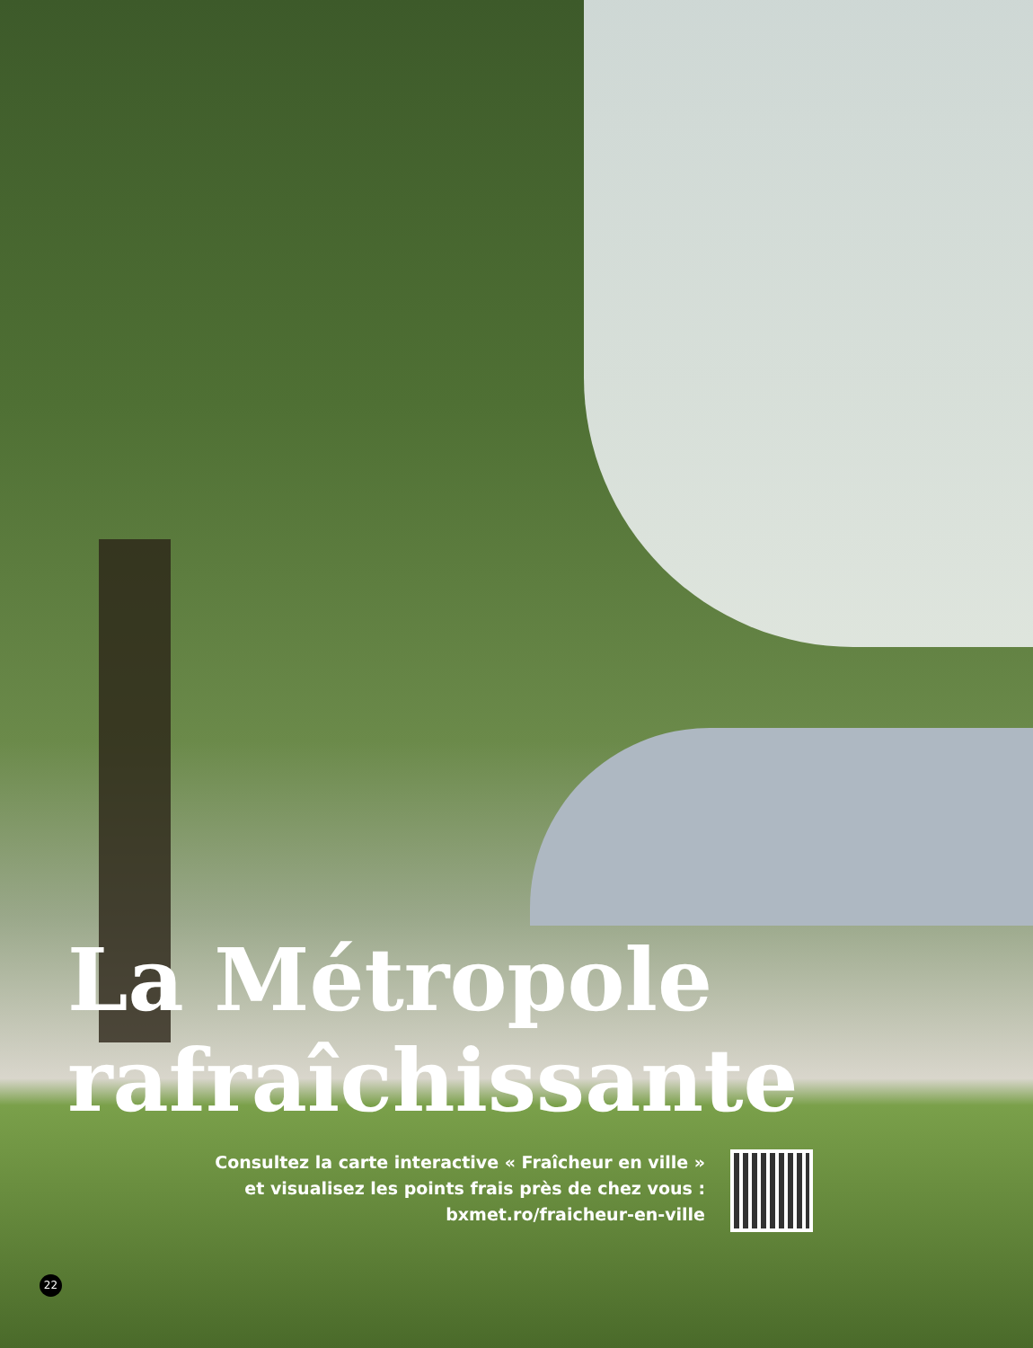La Métropole
rafraîchissante
Consultez la carte interactive « Fraîcheur en ville »
et visualisez les points frais près de chez vous :
bxmet.ro/fraicheur-en-ville
22